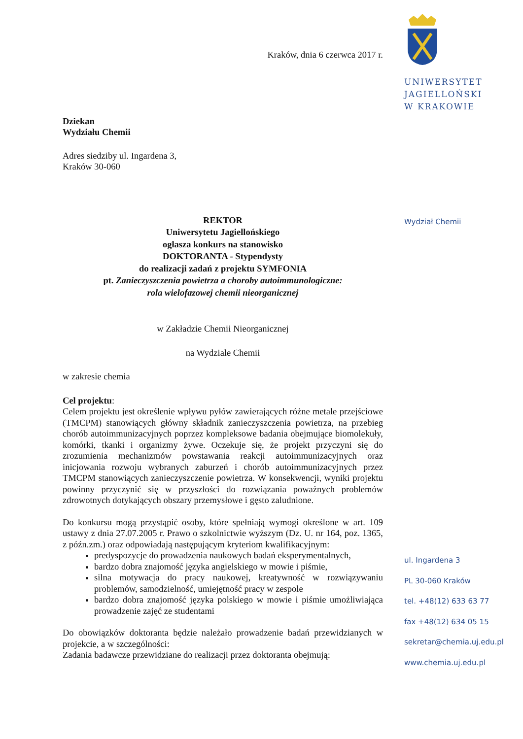Kraków, dnia 6 czerwca 2017 r.
Dziekan
Wydziału Chemii
Adres siedziby ul. Ingardena 3,
Kraków 30-060
REKTOR
Uniwersytetu Jagiellońskiego
ogłasza konkurs na stanowisko
DOKTORANTA - Stypendysty
do realizacji zadań z projektu SYMFONIA
pt. Zanieczyszczenia powietrza a choroby autoimmunologiczne:
rola wielofazowej chemii nieorganicznej
w Zakładzie Chemii Nieorganicznej
na Wydziale Chemii
w zakresie chemia
Cel projektu:
Celem projektu jest określenie wpływu pyłów zawierających różne metale przejściowe (TMCPM) stanowiących główny składnik zanieczyszczenia powietrza, na przebieg chorób autoimmunizacyjnych poprzez kompleksowe badania obejmujące biomolekuły, komórki, tkanki i organizmy żywe. Oczekuje się, że projekt przyczyni się do zrozumienia mechanizmów powstawania reakcji autoimmunizacyjnych oraz inicjowania rozwoju wybranych zaburzeń i chorób autoimmunizacyjnych przez TMCPM stanowiących zanieczyszczenie powietrza. W konsekwencji, wyniki projektu powinny przyczynić się w przyszłości do rozwiązania poważnych problemów zdrowotnych dotykających obszary przemysłowe i gęsto zaludnione.
Do konkursu mogą przystąpić osoby, które spełniają wymogi określone w art. 109 ustawy z dnia 27.07.2005 r. Prawo o szkolnictwie wyższym (Dz. U. nr 164, poz. 1365, z późn.zm.) oraz odpowiadają następującym kryteriom kwalifikacyjnym:
predyspozycje do prowadzenia naukowych badań eksperymentalnych,
bardzo dobra znajomość języka angielskiego w mowie i piśmie,
silna motywacja do pracy naukowej, kreatywność w rozwiązywaniu problemów, samodzielność, umiejętność pracy w zespole
bardzo dobra znajomość języka polskiego w mowie i piśmie umożliwiająca prowadzenie zajęć ze studentami
Do obowiązków doktoranta będzie należało prowadzenie badań przewidzianych w projekcie, a w szczególności:
Zadania badawcze przewidziane do realizacji przez doktoranta obejmują:
UNIWERSYTET
JAGIELLOŃSKI
W KRAKOWIE
Wydział Chemii
ul. Ingardena 3
PL 30-060 Kraków
tel. +48(12) 633 63 77
fax +48(12) 634 05 15
sekretar@chemia.uj.edu.pl
www.chemia.uj.edu.pl